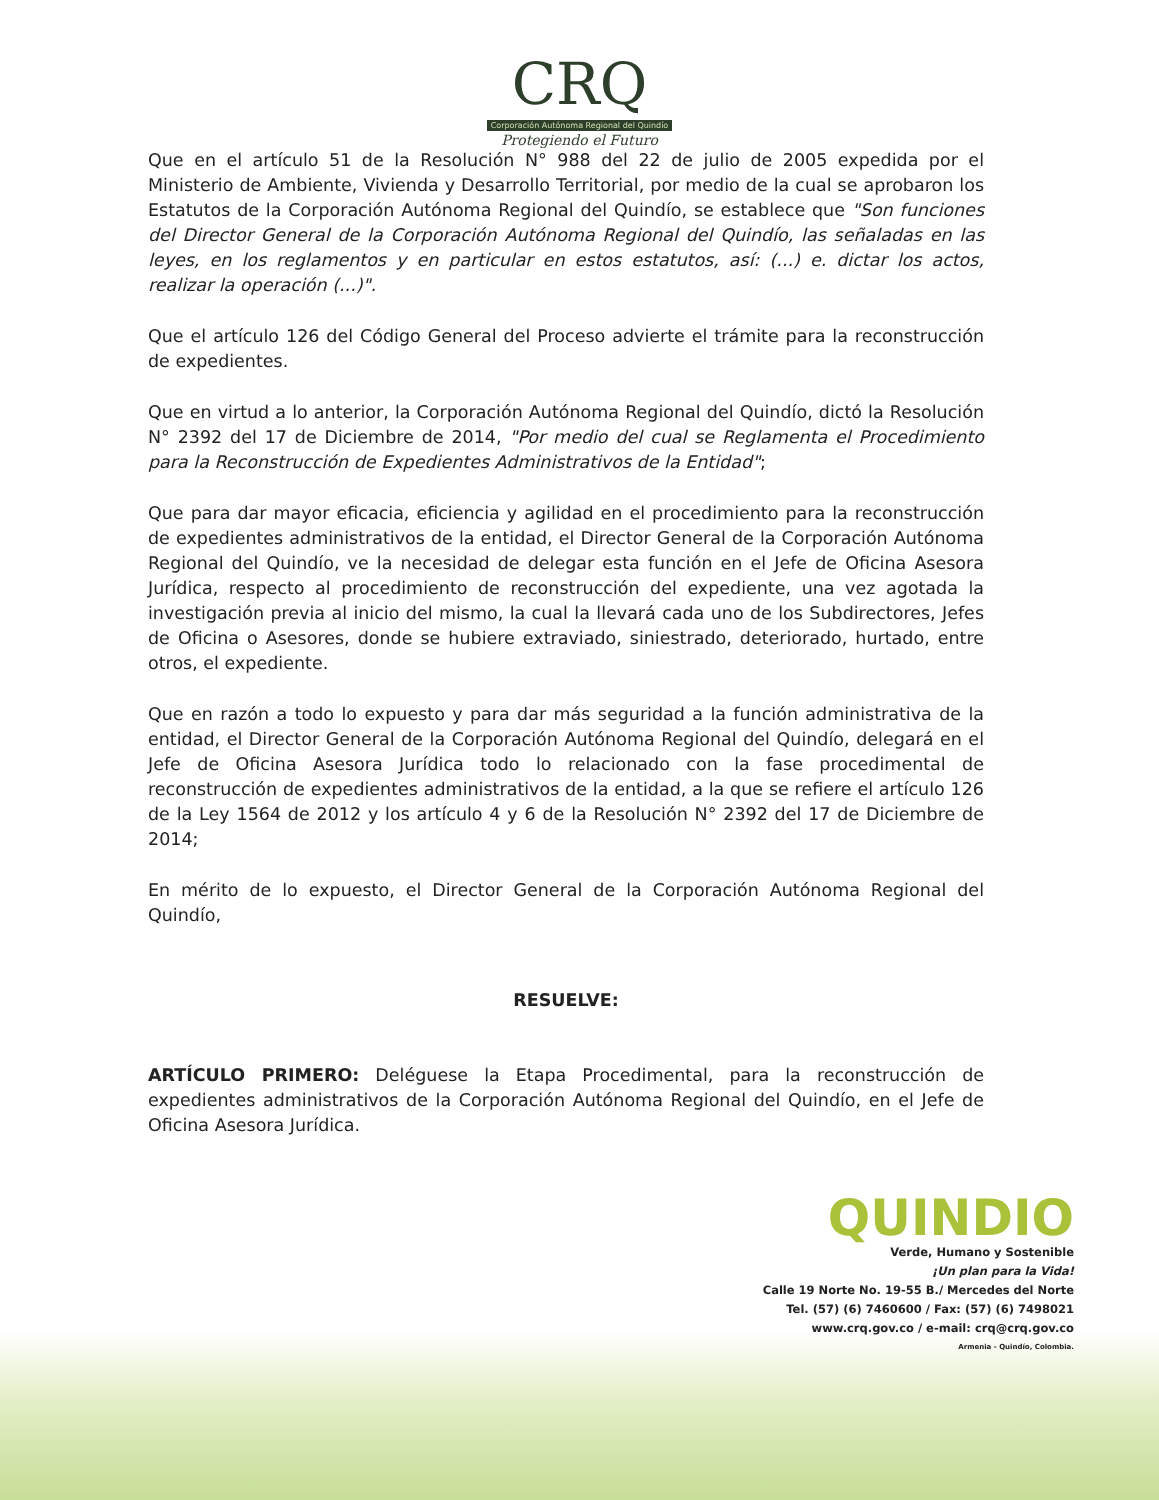CRQ
Corporación Autónoma Regional del Quindío
Protegiendo el Futuro
Que en el artículo 51 de la Resolución N° 988 del 22 de julio de 2005 expedida por el Ministerio de Ambiente, Vivienda y Desarrollo Territorial, por medio de la cual se aprobaron los Estatutos de la Corporación Autónoma Regional del Quindío, se establece que "Son funciones del Director General de la Corporación Autónoma Regional del Quindío, las señaladas en las leyes, en los reglamentos y en particular en estos estatutos, así: (...) e. dictar los actos, realizar la operación (...)".
Que el artículo 126 del Código General del Proceso advierte el trámite para la reconstrucción de expedientes.
Que en virtud a lo anterior, la Corporación Autónoma Regional del Quindío, dictó la Resolución N° 2392 del 17 de Diciembre de 2014, "Por medio del cual se Reglamenta el Procedimiento para la Reconstrucción de Expedientes Administrativos de la Entidad";
Que para dar mayor eficacia, eficiencia y agilidad en el procedimiento para la reconstrucción de expedientes administrativos de la entidad, el Director General de la Corporación Autónoma Regional del Quindío, ve la necesidad de delegar esta función en el Jefe de Oficina Asesora Jurídica, respecto al procedimiento de reconstrucción del expediente, una vez agotada la investigación previa al inicio del mismo, la cual la llevará cada uno de los Subdirectores, Jefes de Oficina o Asesores, donde se hubiere extraviado, siniestrado, deteriorado, hurtado, entre otros, el expediente.
Que en razón a todo lo expuesto y para dar más seguridad a la función administrativa de la entidad, el Director General de la Corporación Autónoma Regional del Quindío, delegará en el Jefe de Oficina Asesora Jurídica todo lo relacionado con la fase procedimental de reconstrucción de expedientes administrativos de la entidad, a la que se refiere el artículo 126 de la Ley 1564 de 2012 y los artículo 4 y 6 de la Resolución N° 2392 del 17 de Diciembre de 2014;
En mérito de lo expuesto, el Director General de la Corporación Autónoma Regional del Quindío,
RESUELVE:
ARTÍCULO PRIMERO: Deléguese la Etapa Procedimental, para la reconstrucción de expedientes administrativos de la Corporación Autónoma Regional del Quindío, en el Jefe de Oficina Asesora Jurídica.
QUINDIO
Verde, Humano y Sostenible
¡Un plan para la Vida!
Calle 19 Norte No. 19-55 B./ Mercedes del Norte
Tel. (57) (6) 7460600 / Fax: (57) (6) 7498021
www.crq.gov.co / e-mail: crq@crq.gov.co
Armenia - Quindío, Colombia.